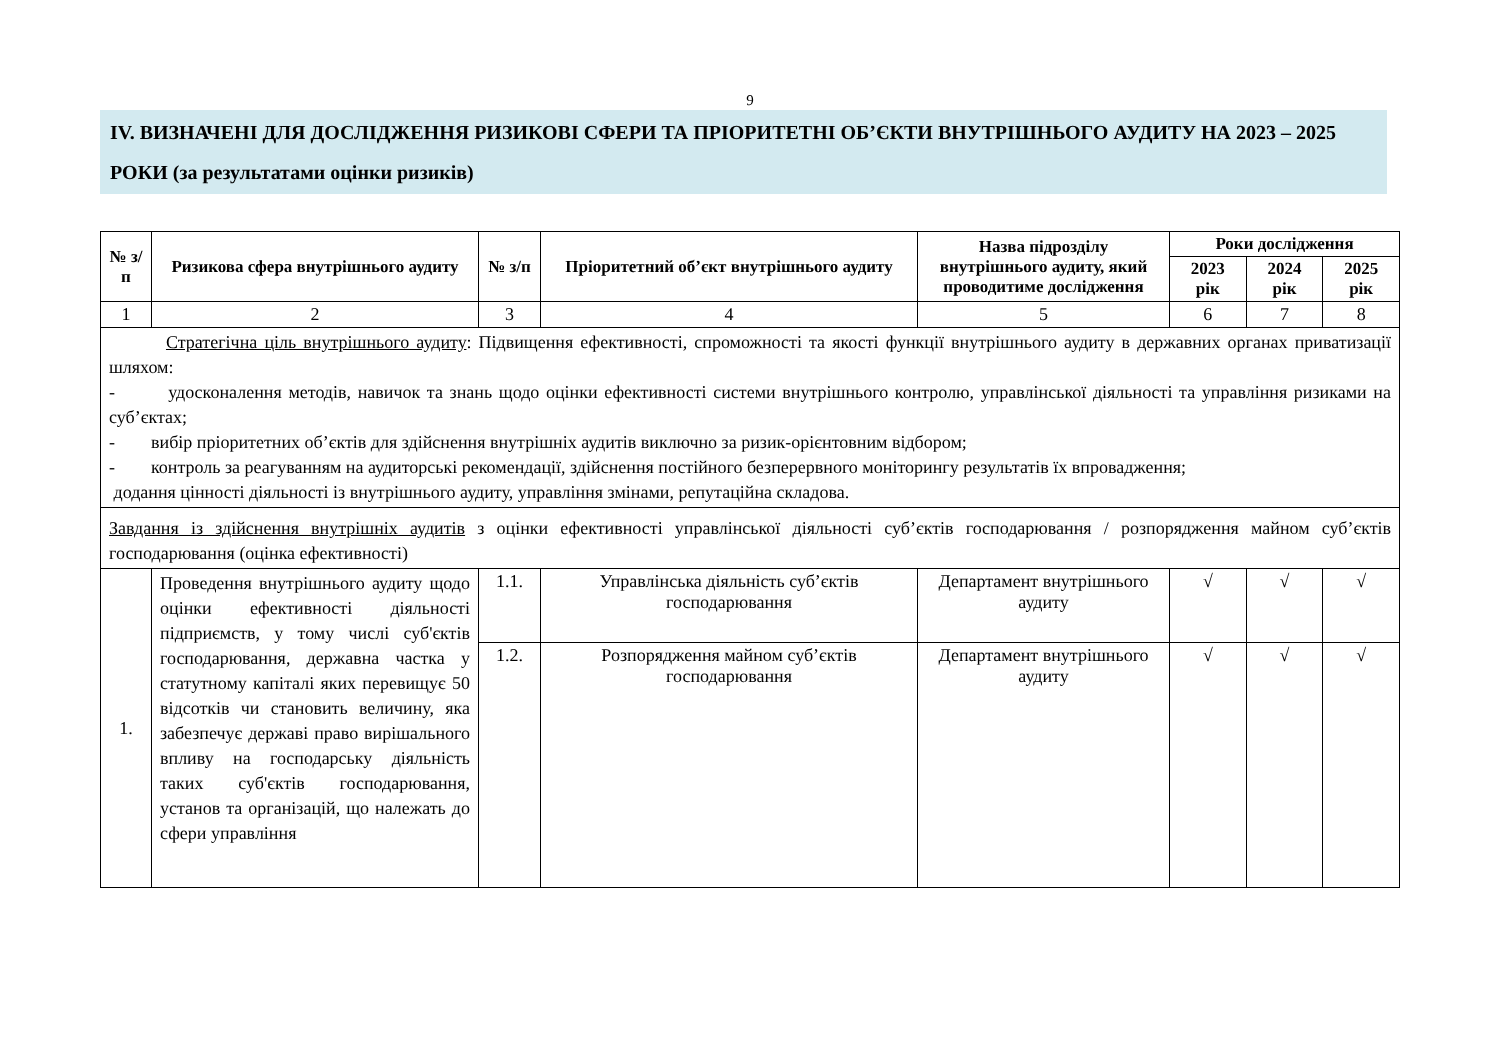9
IV. ВИЗНАЧЕНІ ДЛЯ ДОСЛІДЖЕННЯ РИЗИКОВІ СФЕРИ ТА ПРІОРИТЕТНІ ОБ’ЄКТИ ВНУТРІШНЬОГО АУДИТУ НА 2023 – 2025 РОКИ (за результатами оцінки ризиків)
| № з/п | Ризикова сфера внутрішнього аудиту | № з/п | Пріоритетний об’єкт внутрішнього аудиту | Назва підрозділу внутрішнього аудиту, який проводитиме дослідження | Роки дослідження | | |
| --- | --- | --- | --- | --- | --- | --- | --- |
| | | | | | 2023 рік | 2024 рік | 2025 рік |
| 1 | 2 | 3 | 4 | 5 | 6 | 7 | 8 |
| Стратегічна ціль внутрішнього аудиту : Підвищення ефективності, спроможності та якості функції внутрішнього аудиту в державних органах приватизації шляхом: - удосконалення методів, навичок та знань щодо оцінки ефективності системи внутрішнього контролю, управлінської діяльності та управління ризиками на суб’єктах; - вибір пріоритетних об’єктів для здійснення внутрішніх аудитів виключно за ризик-орієнтовним відбором; - контроль за реагуванням на аудиторські рекомендації, здійснення постійного безперервного моніторингу результатів їх впровадження; додання цінності діяльності із внутрішнього аудиту, управління змінами, репутаційна складова. | | | | | | | |
| Завдання із здійснення внутрішніх аудитів з оцінки ефективності управлінської діяльності суб’єктів господарювання / розпорядження майном суб’єктів господарювання (оцінка ефективності) | | | | | | | |
| 1. | Проведення внутрішнього аудиту щодо оцінки ефективності діяльності підприємств, у тому числі суб'єктів господарювання, державна частка у статутному капіталі яких перевищує 50 відсотків чи становить величину, яка забезпечує державі право вирішального впливу на господарську діяльність таких суб'єктів господарювання, установ та організацій, що належать до сфери управління | 1.1. | Управлінська діяльність суб’єктів господарювання | Департамент внутрішнього аудиту | √ | √ | √ |
| | | 1.2. | Розпорядження майном суб’єктів господарювання | Департамент внутрішнього аудиту | √ | √ | √ |